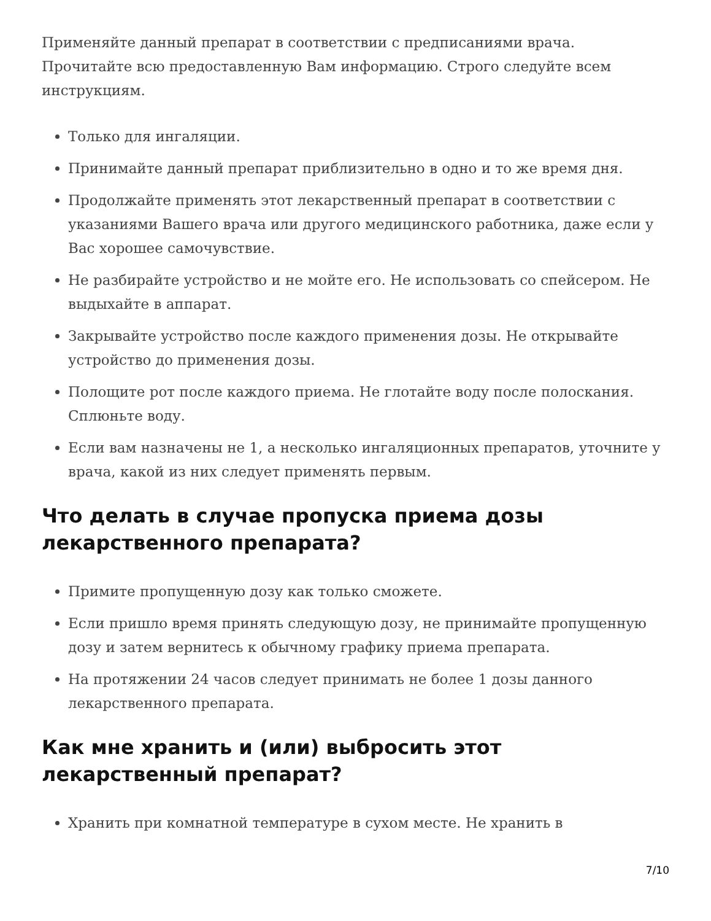Применяйте данный препарат в соответствии с предписаниями врача. Прочитайте всю предоставленную Вам информацию. Строго следуйте всем инструкциям.
Только для ингаляции.
Принимайте данный препарат приблизительно в одно и то же время дня.
Продолжайте применять этот лекарственный препарат в соответствии с указаниями Вашего врача или другого медицинского работника, даже если у Вас хорошее самочувствие.
Не разбирайте устройство и не мойте его. Не использовать со спейсером. Не выдыхайте в аппарат.
Закрывайте устройство после каждого применения дозы. Не открывайте устройство до применения дозы.
Полощите рот после каждого приема. Не глотайте воду после полоскания. Сплюньте воду.
Если вам назначены не 1, а несколько ингаляционных препаратов, уточните у врача, какой из них следует применять первым.
Что делать в случае пропуска приема дозы лекарственного препарата?
Примите пропущенную дозу как только сможете.
Если пришло время принять следующую дозу, не принимайте пропущенную дозу и затем вернитесь к обычному графику приема препарата.
На протяжении 24 часов следует принимать не более 1 дозы данного лекарственного препарата.
Как мне хранить и (или) выбросить этот лекарственный препарат?
Хранить при комнатной температуре в сухом месте. Не хранить в
7/10